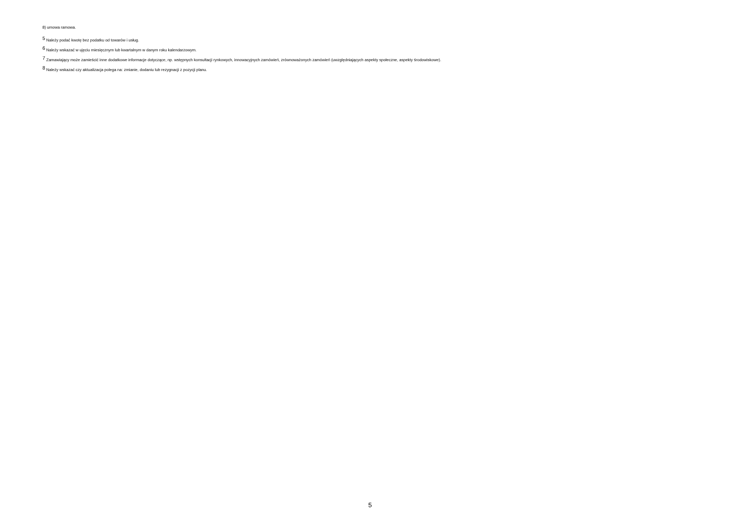8) umowa ramowa.
<sup>5</sup> Należy podać kwotę bez podatku od towarów i usług.
<sup>6</sup> Należy wskazać w ujęciu miesięcznym lub kwartalnym w danym roku kalendarzowym.
<sup>7</sup> Zamawiający może zamieścić inne dodatkowe informacje dotyczące, np. wstępnych konsultacji rynkowych, innowacyjnych zamówień, zrównoważonych zamówień (uwzględniających aspekty społeczne, aspekty środowiskowe).
<sup>8</sup> Należy wskazać czy aktualizacja polega na: zmianie, dodaniu lub rezygnacji z pozycji planu.
5